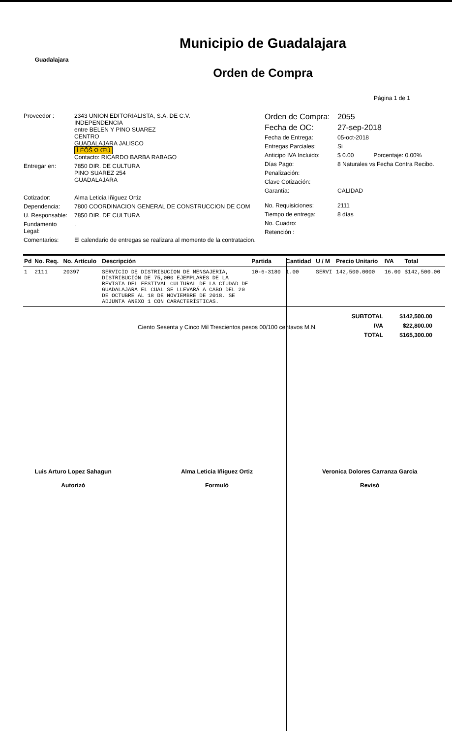Guadalajara
Municipio de Guadalajara
Orden de Compra
Página 1 de 1
Proveedor : 2343 UNION EDITORIALISTA, S.A. DE C.V.
INDEPENDENCIA
entre BELEN Y PINO SUAREZ
CENTRO
GUADALAJARA JALISCO
Ì ÉÕŠ Ω ŒÚ
Contacto: RICARDO BARBA RABAGO
Entregar en: 7850 DIR. DE CULTURA
PINO SUAREZ 254
GUADALAJARA
Cotizador: Alma Leticia Iñiguez Ortiz
Dependencia: 7800 COORDINACION GENERAL DE CONSTRUCCION DE COM
U. Responsable: 7850 DIR. DE CULTURA
Fundamento Legal:.
Comentarios: El calendario de entregas se realizara al momento de la contratacion.
Orden de Compra: 2055
Fecha de OC: 27-sep-2018
Fecha de Entrega: 05-oct-2018
Entregas Parciales: Si
Anticipo IVA Incluido: $ 0.00 Porcentaje: 0.00%
Días Pago: 8 Naturales vs Fecha Contra Recibo.
Penalización:
Clave Cotización:
Garantía: CALIDAD
No. Requisiciones: 2111
Tiempo de entrega: 8 días
No. Cuadro:
Retención :
| Pd | No. Req. | No. Artículo | Descripción | Partida | Cantidad | U / M | Precio Unitario | IVA | Total |
| --- | --- | --- | --- | --- | --- | --- | --- | --- | --- |
| 1 | 2111 | 20397 | SERVICIO DE DISTRIBUCION DE MENSAJERIA, DISTRIBUCIÓN DE 75,000 EJEMPLARES DE LA REVISTA DEL FESTIVAL CULTURAL DE LA CIUDAD DE GUADALAJARA EL CUAL SE LLEVARÁ A CABO DEL 20 DE OCTUBRE AL 18 DE NOVIEMBRE DE 2018. SE ADJUNTA ANEXO 1 CON CARACTERÍSTICAS. | 10-6-3180 | 1.00 | SERVI | 142,500.0000 | 16.00 | $142,500.00 |
Ciento Sesenta y Cinco Mil Trescientos pesos 00/100 centavos M.N.
SUBTOTAL
IVA
TOTAL
$142,500.00
$22,800.00
$165,300.00
Luis Arturo Lopez Sahagun
Autorizó
Alma Leticia Iñiguez Ortiz
Formuló
Veronica Dolores Carranza Garcia
Revisó